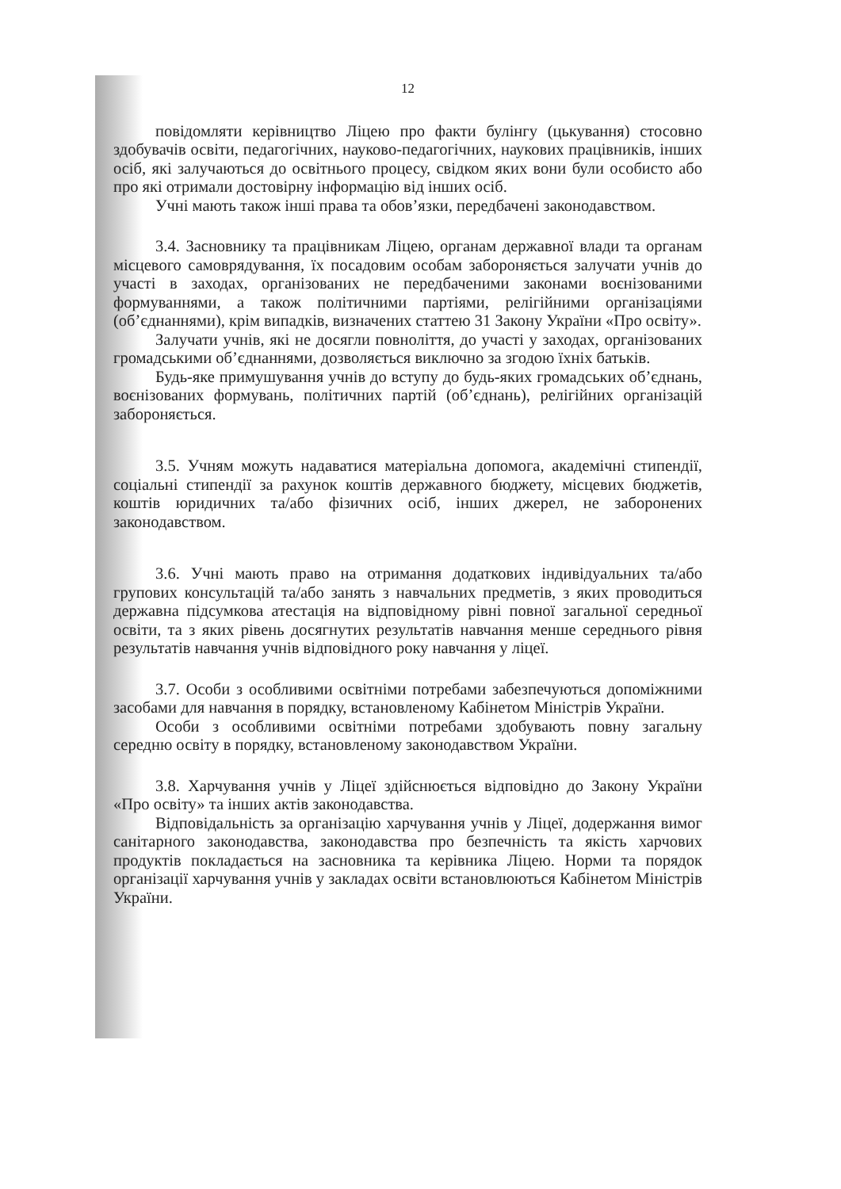12
повідомляти керівництво Ліцею про факти булінгу (цькування) стосовно здобувачів освіти, педагогічних, науково-педагогічних, наукових працівників, інших осіб, які залучаються до освітнього процесу, свідком яких вони були особисто або про які отримали достовірну інформацію від інших осіб.
Учні мають також інші права та обов’язки, передбачені законодавством.
3.4. Засновнику та працівникам Ліцею, органам державної влади та органам місцевого самоврядування, їх посадовим особам забороняється залучати учнів до участі в заходах, організованих не передбаченими законами воєнізованими формуваннями, а також політичними партіями, релігійними організаціями (об’єднаннями), крім випадків, визначених статтею 31 Закону України «Про освіту».
Залучати учнів, які не досягли повноліття, до участі у заходах, організованих громадськими об’єднаннями, дозволяється виключно за згодою їхніх батьків.
Будь-яке примушування учнів до вступу до будь-яких громадських об’єднань, воєнізованих формувань, політичних партій (об’єднань), релігійних організацій забороняється.
3.5. Учням можуть надаватися матеріальна допомога, академічні стипендії, соціальні стипендії за рахунок коштів державного бюджету, місцевих бюджетів, коштів юридичних та/або фізичних осіб, інших джерел, не заборонених законодавством.
3.6. Учні мають право на отримання додаткових індивідуальних та/або групових консультацій та/або занять з навчальних предметів, з яких проводиться державна підсумкова атестація на відповідному рівні повної загальної середньої освіти, та з яких рівень досягнутих результатів навчання менше середнього рівня результатів навчання учнів відповідного року навчання у ліцеї.
3.7. Особи з особливими освітніми потребами забезпечуються допоміжними засобами для навчання в порядку, встановленому Кабінетом Міністрів України.
Особи з особливими освітніми потребами здобувають повну загальну середню освіту в порядку, встановленому законодавством України.
3.8. Харчування учнів у Ліцеї здійснюється відповідно до Закону України «Про освіту» та інших актів законодавства.
Відповідальність за організацію харчування учнів у Ліцеї, додержання вимог санітарного законодавства, законодавства про безпечність та якість харчових продуктів покладається на засновника та керівника Ліцею. Норми та порядок організації харчування учнів у закладах освіти встановлюються Кабінетом Міністрів України.